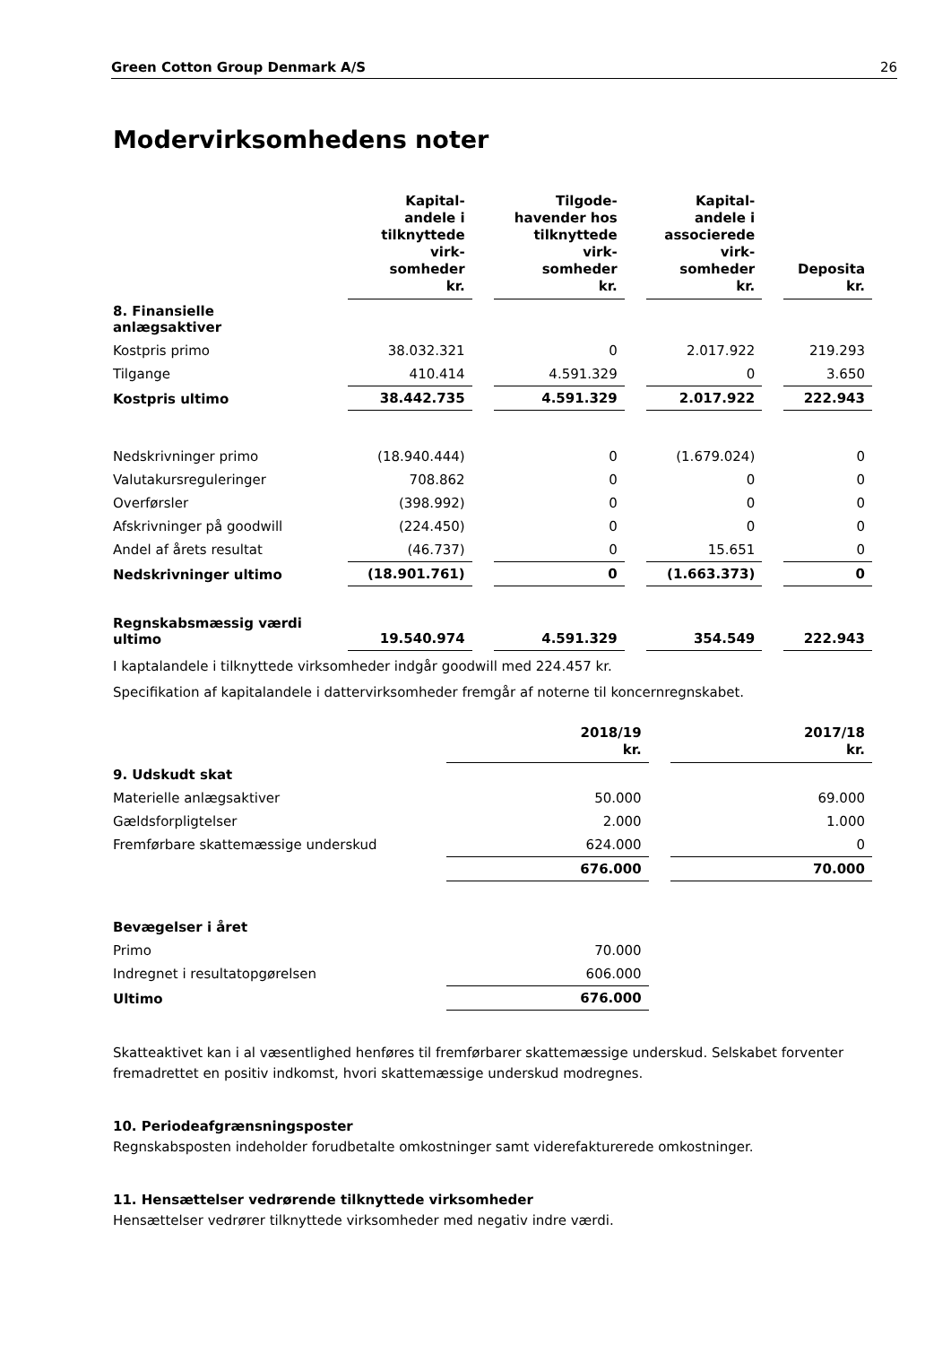Green Cotton Group Denmark A/S 26
Modervirksomhedens noter
| | Kapital- andele i tilknyttede virk- somheder kr. | Tilgode- havender hos tilknyttede virk- somheder kr. | Kapital- andele i associerede virk- somheder kr. | Deposita kr. |
| --- | --- | --- | --- | --- |
| 8. Finansielle anlægsaktiver | | | | |
| Kostpris primo | 38.032.321 | 0 | 2.017.922 | 219.293 |
| Tilgange | 410.414 | 4.591.329 | 0 | 3.650 |
| Kostpris ultimo | 38.442.735 | 4.591.329 | 2.017.922 | 222.943 |
| Nedskrivninger primo | (18.940.444) | 0 | (1.679.024) | 0 |
| Valutakursreguleringer | 708.862 | 0 | 0 | 0 |
| Overførsler | (398.992) | 0 | 0 | 0 |
| Afskrivninger på goodwill | (224.450) | 0 | 0 | 0 |
| Andel af årets resultat | (46.737) | 0 | 15.651 | 0 |
| Nedskrivninger ultimo | (18.901.761) | 0 | (1.663.373) | 0 |
| Regnskabsmæssig værdi ultimo | 19.540.974 | 4.591.329 | 354.549 | 222.943 |
I kaptalandele i tilknyttede virksomheder indgår goodwill med 224.457 kr.
Specifikation af kapitalandele i dattervirksomheder fremgår af noterne til koncernregnskabet.
| | | | 2018/19 kr. | 2017/18 kr. |
| --- | --- | --- | --- | --- |
| 9. Udskudt skat | | | | |
| Materielle anlægsaktiver | | | 50.000 | 69.000 |
| Gældsforpligtelser | | | 2.000 | 1.000 |
| Fremførbare skattemæssige underskud | | | 624.000 | 0 |
| | | | 676.000 | 70.000 |
| Bevægelser i året | | | | |
| Primo | | | 70.000 | |
| Indregnet i resultatopgørelsen | | | 606.000 | |
| Ultimo | | | 676.000 | |
Skatteaktivet kan i al væsentlighed henføres til fremførbarer skattemæssige underskud. Selskabet forventer fremadrettet en positiv indkomst, hvori skattemæssige underskud modregnes.
10. Periodeafgrænsningsposter
Regnskabsposten indeholder forudbetalte omkostninger samt viderefakturerede omkostninger.
11. Hensættelser vedrørende tilknyttede virksomheder
Hensættelser vedrører tilknyttede virksomheder med negativ indre værdi.